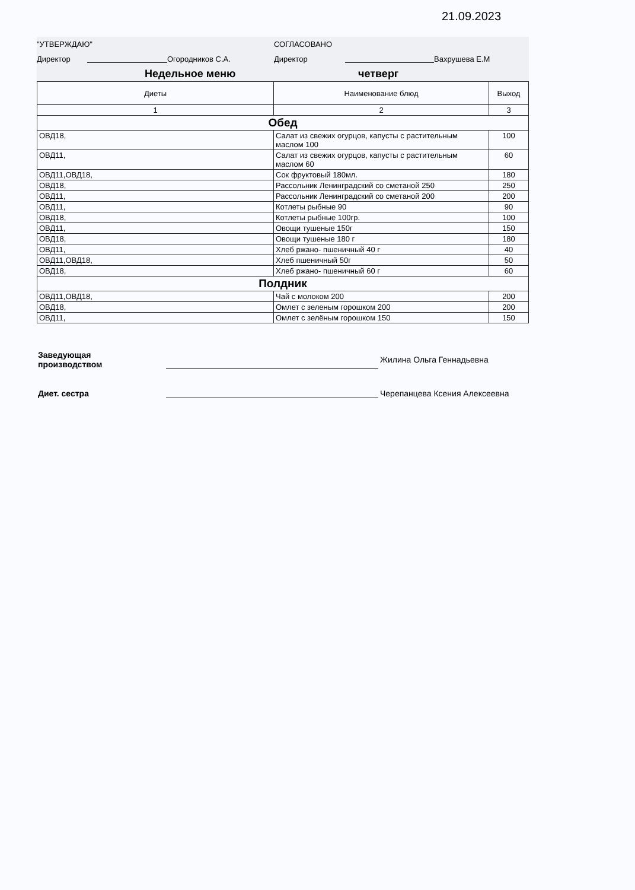21.09.2023
"УТВЕРЖДАЮ" СОГЛАСОВАНО
Директор Огородников С.А. Директор Вахрушева Е.М
Недельное меню четверг
| Диеты | Наименование блюд | Выход |
| --- | --- | --- |
| 1 | 2 | 3 |
| Обед | | |
| ОВД18, | Салат из свежих огурцов, капусты с растительным маслом 100 | 100 |
| ОВД11, | Салат из свежих огурцов, капусты с растительным маслом 60 | 60 |
| ОВД11,ОВД18, | Сок фруктовый 180мл. | 180 |
| ОВД18, | Рассольник Ленинградский со сметаной 250 | 250 |
| ОВД11, | Рассольник Ленинградский со сметаной 200 | 200 |
| ОВД11, | Котлеты рыбные 90 | 90 |
| ОВД18, | Котлеты рыбные 100гр. | 100 |
| ОВД11, | Овощи тушеные 150г | 150 |
| ОВД18, | Овощи тушеные 180 г | 180 |
| ОВД11, | Хлеб ржано- пшеничный 40 г | 40 |
| ОВД11,ОВД18, | Хлеб пшеничный 50г | 50 |
| ОВД18, | Хлеб ржано- пшеничный 60 г | 60 |
| Полдник | | |
| ОВД11,ОВД18, | Чай с молоком 200 | 200 |
| ОВД18, | Омлет с зеленым горошком 200 | 200 |
| ОВД11, | Омлет с зелёным горошком 150 | 150 |
Заведующая
производством
Жилина Ольга Геннадьевна
Диет. сестра
Черепанцева Ксения Алексеевна